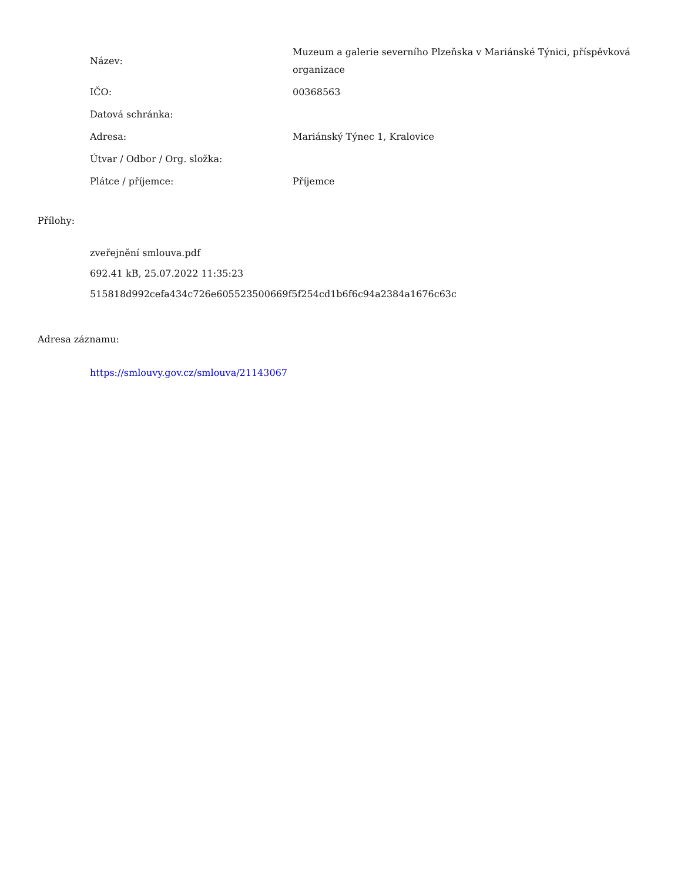| Název: | Muzeum a galerie severního Plzeňska v Mariánské Týnici, příspěvková organizace |
| IČO: | 00368563 |
| Datová schránka: | |
| Adresa: | Mariánský Týnec 1, Kralovice |
| Útvar / Odbor / Org. složka: | |
| Plátce / příjemce: | Příjemce |
Přílohy:
zveřejnění smlouva.pdf
692.41 kB, 25.07.2022 11:35:23
515818d992cefa434c726e605523500669f5f254cd1b6f6c94a2384a1676c63c
Adresa záznamu:
https://smlouvy.gov.cz/smlouva/21143067